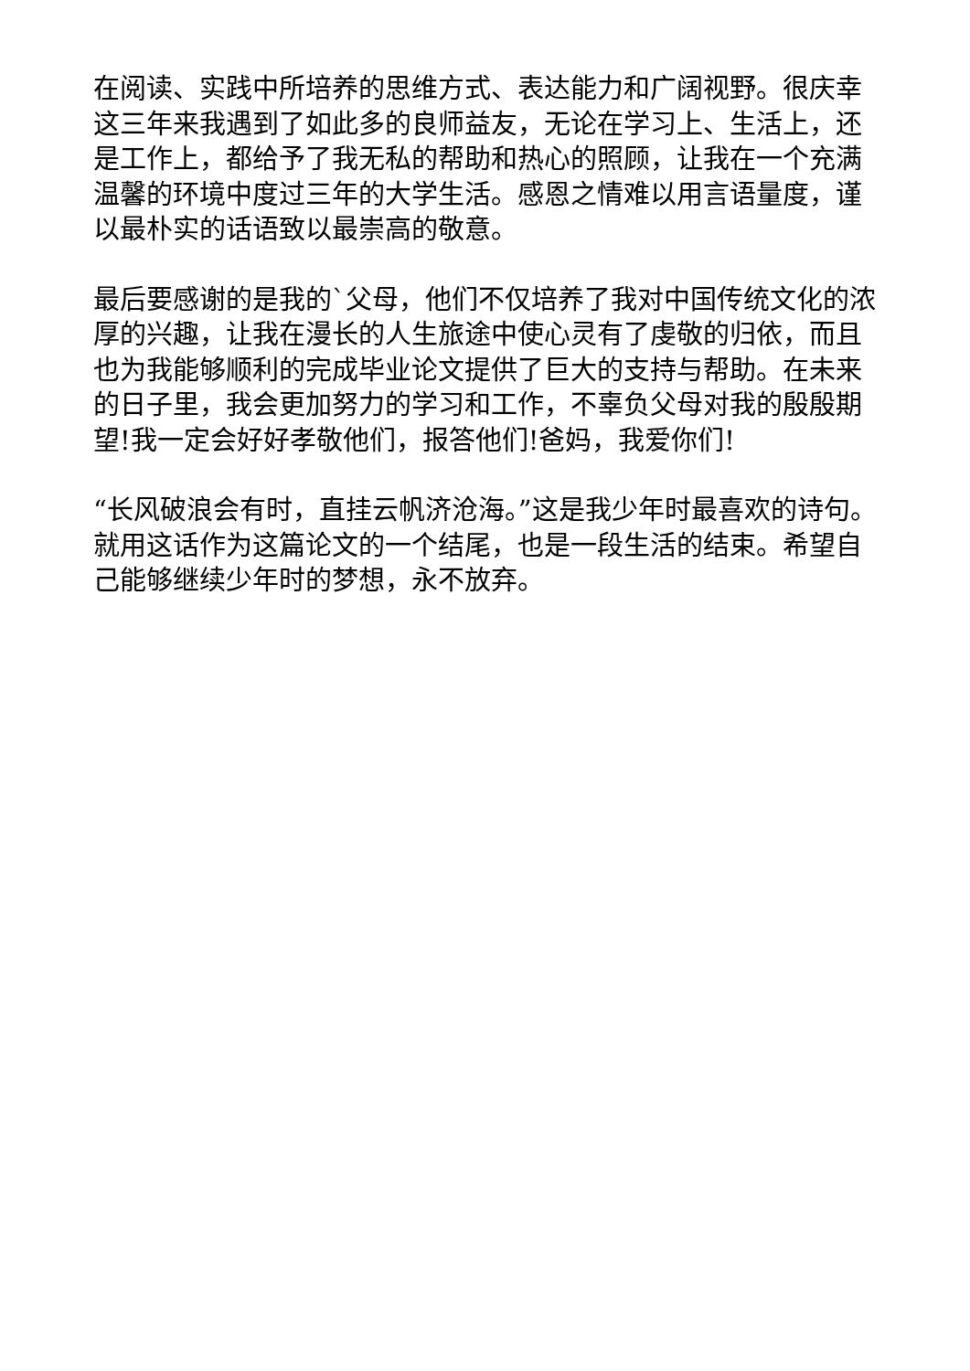在阅读、实践中所培养的思维方式、表达能力和广阔视野。很庆幸这三年来我遇到了如此多的良师益友，无论在学习上、生活上，还是工作上，都给予了我无私的帮助和热心的照顾，让我在一个充满温馨的环境中度过三年的大学生活。感恩之情难以用言语量度，谨以最朴实的话语致以最崇高的敬意。
最后要感谢的是我的`父母，他们不仅培养了我对中国传统文化的浓厚的兴趣，让我在漫长的人生旅途中使心灵有了虔敬的归依，而且也为我能够顺利的完成毕业论文提供了巨大的支持与帮助。在未来的日子里，我会更加努力的学习和工作，不辜负父母对我的殷殷期望!我一定会好好孝敬他们，报答他们!爸妈，我爱你们!
“长风破浪会有时，直挂云帆济沧海。”这是我少年时最喜欢的诗句。就用这话作为这篇论文的一个结尾，也是一段生活的结束。希望自己能够继续少年时的梦想，永不放弃。